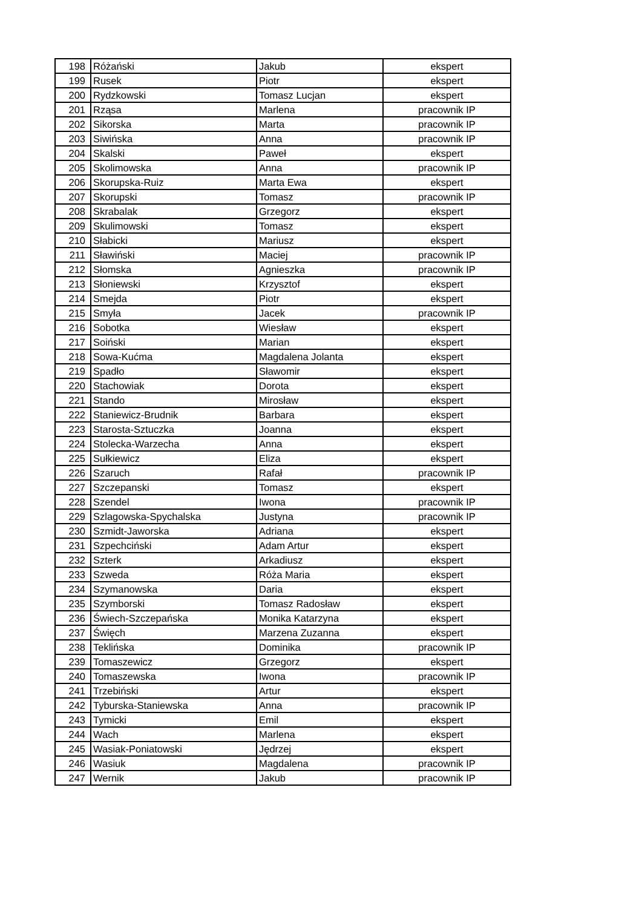| 198 | Różański | Jakub | ekspert |
| 199 | Rusek | Piotr | ekspert |
| 200 | Rydzkowski | Tomasz Lucjan | ekspert |
| 201 | Rząsa | Marlena | pracownik IP |
| 202 | Sikorska | Marta | pracownik IP |
| 203 | Siwińska | Anna | pracownik IP |
| 204 | Skalski | Paweł | ekspert |
| 205 | Skolimowska | Anna | pracownik IP |
| 206 | Skorupska-Ruiz | Marta Ewa | ekspert |
| 207 | Skorupski | Tomasz | pracownik IP |
| 208 | Skrabalak | Grzegorz | ekspert |
| 209 | Skulimowski | Tomasz | ekspert |
| 210 | Słabicki | Mariusz | ekspert |
| 211 | Sławiński | Maciej | pracownik IP |
| 212 | Słomska | Agnieszka | pracownik IP |
| 213 | Słoniewski | Krzysztof | ekspert |
| 214 | Smejda | Piotr | ekspert |
| 215 | Smyła | Jacek | pracownik IP |
| 216 | Sobotka | Wiesław | ekspert |
| 217 | Soiński | Marian | ekspert |
| 218 | Sowa-Kućma | Magdalena Jolanta | ekspert |
| 219 | Spadło | Sławomir | ekspert |
| 220 | Stachowiak | Dorota | ekspert |
| 221 | Stando | Mirosław | ekspert |
| 222 | Staniewicz-Brudnik | Barbara | ekspert |
| 223 | Starosta-Sztuczka | Joanna | ekspert |
| 224 | Stolecka-Warzecha | Anna | ekspert |
| 225 | Sułkiewicz | Eliza | ekspert |
| 226 | Szaruch | Rafał | pracownik IP |
| 227 | Szczepanski | Tomasz | ekspert |
| 228 | Szendel | Iwona | pracownik IP |
| 229 | Szlagowska-Spychalska | Justyna | pracownik IP |
| 230 | Szmidt-Jaworska | Adriana | ekspert |
| 231 | Szpechciński | Adam Artur | ekspert |
| 232 | Szterk | Arkadiusz | ekspert |
| 233 | Szweda | Róża Maria | ekspert |
| 234 | Szymanowska | Daria | ekspert |
| 235 | Szymborski | Tomasz Radosław | ekspert |
| 236 | Świech-Szczepańska | Monika Katarzyna | ekspert |
| 237 | Święch | Marzena Zuzanna | ekspert |
| 238 | Teklińska | Dominika | pracownik IP |
| 239 | Tomaszewicz | Grzegorz | ekspert |
| 240 | Tomaszewska | Iwona | pracownik IP |
| 241 | Trzebiński | Artur | ekspert |
| 242 | Tyburska-Staniewska | Anna | pracownik IP |
| 243 | Tymicki | Emil | ekspert |
| 244 | Wach | Marlena | ekspert |
| 245 | Wasiak-Poniatowski | Jędrzej | ekspert |
| 246 | Wasiuk | Magdalena | pracownik IP |
| 247 | Wernik | Jakub | pracownik IP |